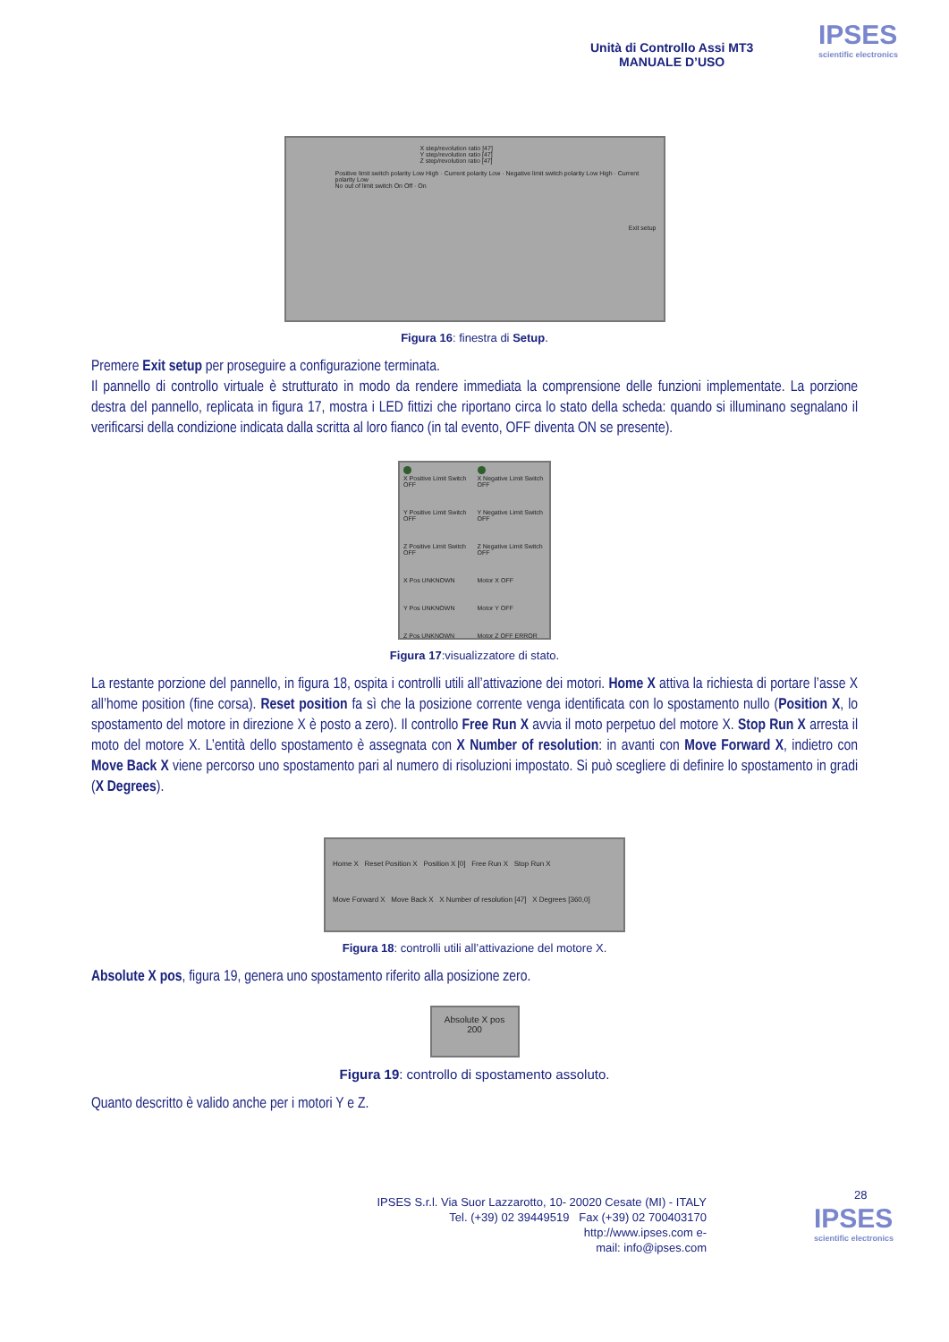Unità di Controllo Assi MT3
MANUALE D’USO
IPSES
scientific electronics
X step/revolution ratio [47]
Y step/revolution ratio [47]
Z step/revolution ratio [47]
Positive limit switch polarity Low High · Current polarity Low · Negative limit switch polarity Low High · Current polarity Low
No out of limit switch On Off · On
Exit setup
Figura 16: finestra di Setup.
Premere Exit setup per proseguire a configurazione terminata.
Il pannello di controllo virtuale è strutturato in modo da rendere immediata la comprensione delle funzioni implementate. La porzione destra del pannello, replicata in figura 17, mostra i LED fittizi che riportano circa lo stato della scheda: quando si illuminano segnalano il verificarsi della condizione indicata dalla scritta al loro fianco (in tal evento, OFF diventa ON se presente).
X Positive Limit Switch OFF
X Negative Limit Switch OFF
Y Positive Limit Switch OFF
Y Negative Limit Switch OFF
Z Positive Limit Switch OFF
Z Negative Limit Switch OFF
X Pos UNKNOWN
Motor X OFF
Y Pos UNKNOWN
Motor Y OFF
Z Pos UNKNOWN
Motor Z OFF ERROR
Figura 17:visualizzatore di stato.
La restante porzione del pannello, in figura 18, ospita i controlli utili all’attivazione dei motori. Home X attiva la richiesta di portare l’asse X all’home position (fine corsa). Reset position fa sì che la posizione corrente venga identificata con lo spostamento nullo (Position X, lo spostamento del motore in direzione X è posto a zero). Il controllo Free Run X avvia il moto perpetuo del motore X. Stop Run X arresta il moto del motore X. L’entità dello spostamento è assegnata con X Number of resolution: in avanti con Move Forward X, indietro con Move Back X viene percorso uno spostamento pari al numero di risoluzioni impostato. Si può scegliere di definire lo spostamento in gradi (X Degrees).
Home X Reset Position X Position X [0] Free Run X Stop Run X
Move Forward X Move Back X X Number of resolution [47] X Degrees [360,0]
Figura 18: controlli utili all’attivazione del motore X.
Absolute X pos, figura 19, genera uno spostamento riferito alla posizione zero.
Absolute X pos
200
Figura 19: controllo di spostamento assoluto.
Quanto descritto è valido anche per i motori Y e Z.
28
IPSES S.r.l. Via Suor Lazzarotto, 10- 20020 Cesate (MI) - ITALY
Tel. (+39) 02 39449519 Fax (+39) 02 700403170
http://www.ipses.com e-
mail: info@ipses.com
IPSES
scientific electronics